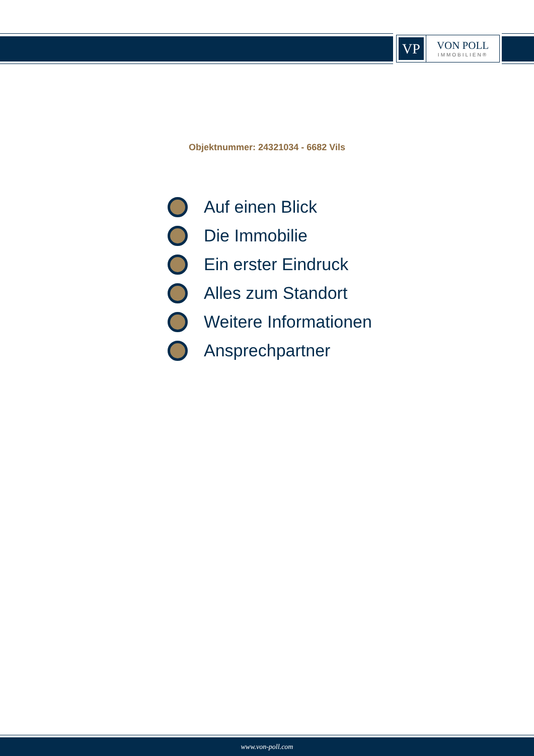VP
VON POLL
IMMOBILIEN®
Objektnummer: 24321034 - 6682 Vils
Auf einen Blick
Die Immobilie
Ein erster Eindruck
Alles zum Standort
Weitere Informationen
Ansprechpartner
www.von-poll.com